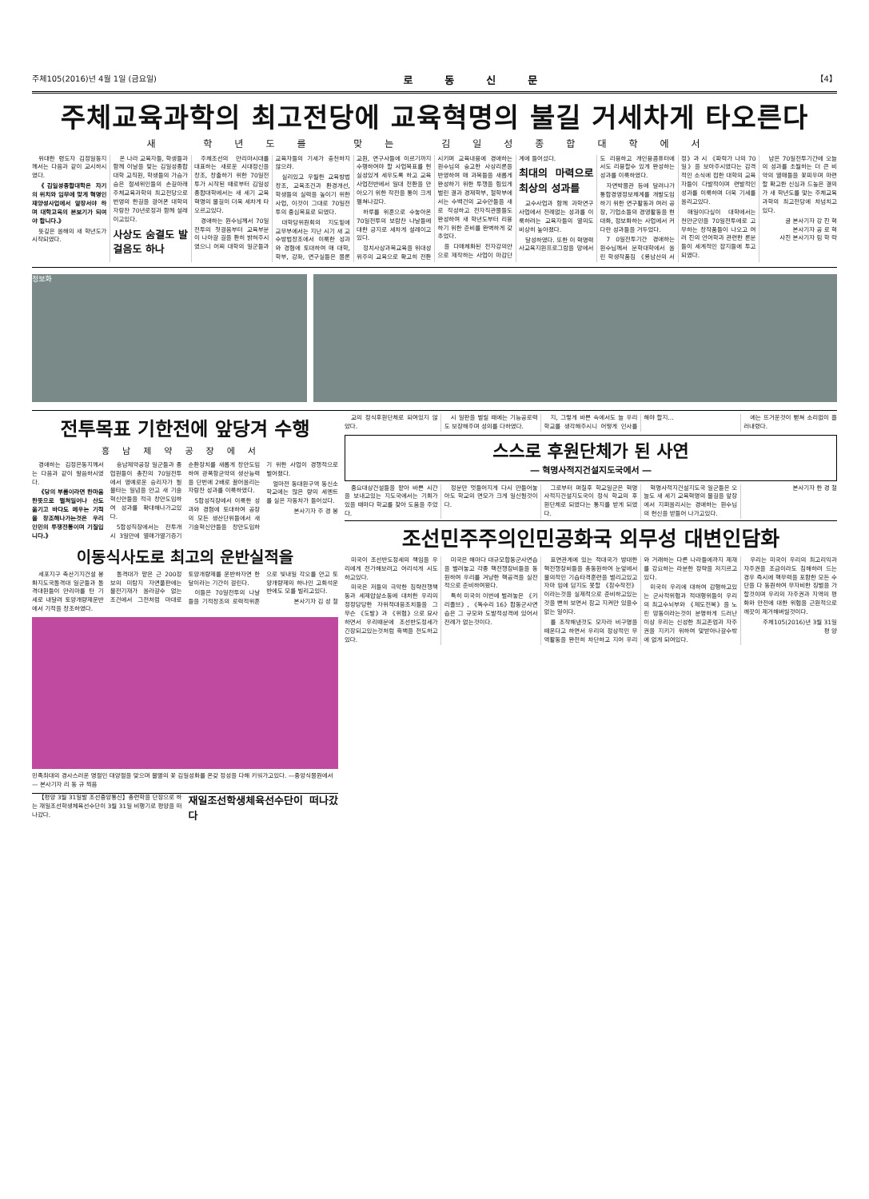주체105(2016)년 4월 1일 (금요일) 로동신문 【4】
주체교육과학의 최고전당에 교육혁명의 불길 거세차게 타오른다
새 학년도를 맞는 김일성종합대학에서
위대한 령도자 김정일동지께서는 다음과 같이 교시하시였다.
《김일성종합대학은 자기의 위치와 임무에 맞게 혁명인재양성사업에서 앞장서야 하며 대학교육의 본보기가 되여야 합니다.》
뜻깊은 올해의 새 학년도가 시작되였다.
온 나라 교육자들, 학생들과 함께 이날을 맞는 김일성종합대학 교직원, 학생들의 가슴가슴은 절세위인들의 손길아래 주체교육과학의 최고전당으로 번영의 한길을 걸어온 대학의 자랑찬 70년로정과 함께 설레이고있다.
사상도 숨결도 발걸음도 하나
주체조선의 만리마시대를 대표하는 새로운 시대정신을 창조, 창출하기 위한 70일전투가 시작된 때로부터 김일성종합대학에서는 새 세기 교육혁명의 불길이 더욱 세차게 타오르고있다.
경애하는 원수님께서 70일전투의 첫걸음부터 교육부문이 나아갈 길을 환히 밝혀주시였으니 어찌 대학의 일군들과 교육자들의 기세가 충천하지 않으랴.
실리있고 우월한 교육방법창조, 교육조건과 환경개선, 학생들의 실력을 높이기 위한 사업, 이것이 그대로 70일전투의 중심목표로 되였다.
대학당위원회의 지도밑에 교무부에서는 지난 시기 새 교수방법창조에서 이룩한 성과와 경험에 토대하여 매 대학, 학부, 강좌, 연구실들은 물론 교원, 연구사들에 이르기까지 수행하여야 할 사업목표를 현실성있게 세우도록 하고 교육사업전반에서 일대 전환을 안아오기 위한 작전을 통이 크게 펼쳐나갔다.
하루를 위훈으로 수놓아온 70일전투의 보람찬 나날들에 대한 긍지로 세차게 설레이고있다.
정치사상과목교육을 위대성위주의 교육으로 확고히 전환시키며 교육내용에 경애하는 원수님의 숭고한 사상리론을 반영하여 매 과목들을 새롭게 완성하기 위한 투쟁을 힘있게 벌린 결과 경제학부, 철학부에서는 수백건의 교수안들을 새로 작성하고 전자직관물들도 완성하여 새 학년도부터 리용하기 위한 준비를 완벽하게 갖추었다.
을 다매체화된 전자강의안으로 제작하는 사업이 마감단계에 들어섰다.
최대의 마력으로 최상의 성과를
교수사업과 함께 과학연구사업에서 전례없는 성과를 이룩하려는 교육자들의 열의도 비상히 높아졌다.
달성하였다. 또한 이 혁명력사교육지원프로그람을 망에서도 리용하고 개인용콤퓨터에서도 리용할수 있게 완성하는 성과를 이룩하였다.
자연박물관 등에 달려나가 통합경영정보체계를 개발도입하기 위한 연구활동과 여러 공장, 기업소들의 경영활동을 현대화, 정보화하는 사업에서 커다란 성과들을 거두었다.
7 0일전투기간 경애하는 원수님께서 문학대학에서 올린 학생작품집 《룡남산의 서정》과 시 《파락가 나의 70일》을 보아주시였다는 감격적인 소식에 접한 대학의 교육자들이 다발적이며 련발적인 성과를 이룩하며 더욱 기세를 올리고있다.
매일이다싶이 대학에서는 천만군민을 70일전투에로 고무하는 창작품들이 나오고 여러 진의 언어학과 관련한 론문들이 세계적인 잡지들에 투고되였다.
남은 70일전투기간에 오늘의 성과를 초월하는 더 큰 비약의 열매들을 꽃피우며 마련할 확고한 신심과 드높은 결의가 새 학년도를 맞는 주체교육과학의 최고전당에 차넘치고있다.
글 본사기자 강 진 혁
본사기자 공 로 혁
사진 본사기자 림 학 락
정보화
전투목표 기한전에 앞당겨 수행
흥남제약공장에서
경애하는 김정은동지께서는 다음과 같이 말씀하시였다.
《당의 부름이라면 한마음한뜻으로 떨쳐일어나 산도 옮기고 바다도 메우는 기적을 창조해나가는것은 우리 인민의 투쟁전통이며 기질입니다.》
흥남제약공장 일군들과 종업원들이 총진의 70일전투에서 영예로운 승리자가 될 불타는 일념을 안고 새 기술혁신안들을 적극 창안도입하여 성과를 확대해나가고있다.
5합성직장에서는 전투개시 3일만에 열매가열기증기순환장치를 새롭게 창안도입하여 광폭항균약의 생산능력을 단번에 2배로 끌어올리는 자랑찬 성과를 이룩하였다.
5합성직장에서 이룩한 성과와 경험에 토대하여 공장의 모든 생산단위들에서 새 기술혁신안들을 창안도입하기 위한 사업이 경쟁적으로 벌어졌다.
얼마전 동대원구역 동신소학교에는 많은 량의 세멘트를 실은 자동차가 들어섰다.
본사기자 주 경 봉
이동식사도로 최고의 운반실적을
세포지구 축산기지건설 봉화지도국돌격대 일군들과 돌격대원들이 만리마를 탄 기세로 내달려 토양개량제운반에서 기적을 창조하였다.
돌격대가 맡은 근 200정보의 미탐지 자연풀판에는 불전기재가 올라갈수 없는 조건에서 그전처럼 마대로 토양개량제를 운반하자면 한달이라는 기간이 걸린다.
이들은 70일전투의 나날들을 기적창조의 로력적위훈으로 빛내일 각오를 안고 토양개량제의 하나인 고회석운반에도 모를 빌리고있다.
본사기자 김 성 철
민족최대의 경사스러운 명절인 태양절을 맞으며 불멸의 꽃 김일성화를 온갖 정성을 다해 키워가고있다. —중앙식물원에서— 본사기자 리 동 규 찍음
【평양 3월 31일발 조선중앙통신】총련학을 단장으로 하는 재일조선학생체육선수단이 3월 31일 비행기로 평양을 떠나갔다.
재일조선학생체육선수단이 떠나갔다
교의 정식후원단체로 되여있지 않았다.
시 일판을 벌릴 때에는 기능공로력도 보장해주며 성의를 다하였다.
지, 그렇게 바쁜 속에서도 늘 우리 학교를 생각해주시니 어떻게 인사를 해야 할지…
에는 뜨거운것이 뻗쳐 소리없이 흘러내렸다.
스스로 후원단체가 된 사연
― 혁명사적지건설지도국에서 ―
중요대상건설들을 맡아 바쁜 시간을 보내고있는 지도국에서는 기회가 있을 때마다 학교를 찾아 도움을 주었다.
정문만 멋들어지게 다시 만들어놓아도 학교의 면모가 크게 일신될것이다.
그로부터 며칠후 학교일군은 혁명사적지건설지도국이 정식 학교의 후원단체로 되였다는 통지를 받게 되였다.
혁명사적지건설지도국 일군들은 오늘도 새 세기 교육혁명의 불길을 앞장에서 지펴올리시는 경애하는 원수님의 헌신을 받들어 나가고있다.
본사기자 한 경 철
조선민주주의인민공화국 외무성 대변인담화
미국이 조선반도정세의 책임을 우리에게 전가해보려고 어리석게 시도하고있다.
미국은 저들의 극악한 침략전쟁책동과 세제압살소동에 대처한 우리의 정정당당한 자위적대응조치들을 그 무슨 《도발》과 《위협》으로 묘사하면서 우리때문에 조선반도정세가 긴장되고있는것처럼 흑백을 전도하고있다.
미국은 해마다 대규모합동군사연습을 벌려놓고 각종 핵전쟁장비들을 동원하여 우리를 겨냥한 핵공격을 실전적으로 준비하여왔다.
특히 미국이 이번에 벌려놓은 《키 리졸브》, 《독수리 16》합동군사연습은 그 규모와 도발적성격에 있어서 전례가 없는것이다.
표면관계에 있는 적대국가 방대한 핵전쟁장비들을 총동원하여 눈앞에서 불의적인 기습타격훈련을 벌리고있고 자마 입에 담지도 못할 《참수작전》이라는것을 실제적으로 준비하고있는것을 뻔히 보면서 참고 지켜만 있을수 없는 일이다.
를 조작해낸것도 모자라 비구명을 떼운다고 하면서 우리의 정상적인 무역활동을 완전히 차단하고 지어 우리와 거래하는 다른 나라들에까지 제재를 강요하는 라분한 정략을 저지르고있다.
미국이 우리에 대하여 감행하고있는 군사적위협과 적대행위들이 우리의 최고수뇌부와 《제도전복》을 노린 망동이라는것이 분명하게 드러난 이상 우리는 신성한 최고존엄과 자주권을 지키기 위하여 맞받아나갈수밖에 없게 되여있다.
우리는 미국이 우리의 최고리익과 자주권을 조금이라도 침해하려 드는 경우 즉시에 핵무력을 포함한 모든 수단을 다 동원하여 무자비한 징벌을 가할것이며 우리의 자주권과 지역의 평화와 안전에 대한 위협을 근원적으로 깨끗이 제거해버릴것이다.
주체105(2016)년 3월 31일
평 양